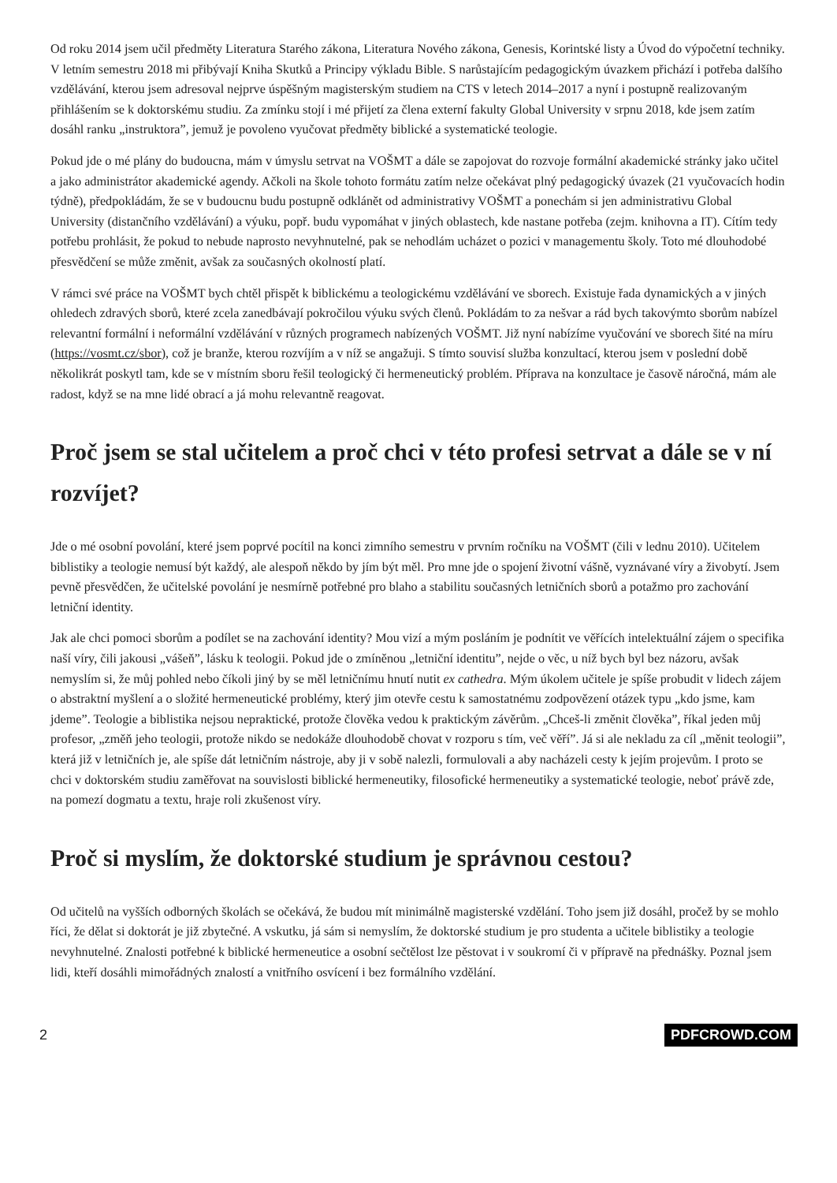Od roku 2014 jsem učil předměty Literatura Starého zákona, Literatura Nového zákona, Genesis, Korintské listy a Úvod do výpočetní techniky. V letním semestru 2018 mi přibývají Kniha Skutků a Principy výkladu Bible. S narůstajícím pedagogickým úvazkem přichází i potřeba dalšího vzdělávání, kterou jsem adresoval nejprve úspěšným magisterským studiem na CTS v letech 2014–2017 a nyní i postupně realizovaným přihlášením se k doktorskému studiu. Za zmínku stojí i mé přijetí za člena externí fakulty Global University v srpnu 2018, kde jsem zatím dosáhl ranku „instruktora”, jemuž je povoleno vyučovat předměty biblické a systematické teologie.
Pokud jde o mé plány do budoucna, mám v úmyslu setrvat na VOŠMT a dále se zapojovat do rozvoje formální akademické stránky jako učitel a jako administrátor akademické agendy. Ačkoli na škole tohoto formátu zatím nelze očekávat plný pedagogický úvazek (21 vyučovacích hodin týdně), předpokládám, že se v budoucnu budu postupně odklánět od administrativy VOŠMT a ponechám si jen administrativu Global University (distančního vzdělávání) a výuku, popř. budu vypomáhat v jiných oblastech, kde nastane potřeba (zejm. knihovna a IT). Cítím tedy potřebu prohlásit, že pokud to nebude naprosto nevyhnutelné, pak se nehodlám ucházet o pozici v managementu školy. Toto mé dlouhodobé přesvědčení se může změnit, avšak za současných okolností platí.
V rámci své práce na VOŠMT bych chtěl přispět k biblickému a teologickému vzdělávání ve sborech. Existuje řada dynamických a v jiných ohledech zdravých sborů, které zcela zanedbávají pokročilou výuku svých členů. Pokládám to za nešvar a rád bych takovýmto sborům nabízel relevantní formální i neformální vzdělávání v různých programech nabízených VOŠMT. Již nyní nabízíme vyučování ve sborech šité na míru (https://vosmt.cz/sbor), což je branže, kterou rozvíjím a v níž se angažuji. S tímto souvisí služba konzultací, kterou jsem v poslední době několikrát poskytl tam, kde se v místním sboru řešil teologický či hermeneutický problém. Příprava na konzultace je časově náročná, mám ale radost, když se na mne lidé obrací a já mohu relevantně reagovat.
Proč jsem se stal učitelem a proč chci v této profesi setrvat a dále se v ní rozvíjet?
Jde o mé osobní povolání, které jsem poprvé pocítil na konci zimního semestru v prvním ročníku na VOŠMT (čili v lednu 2010). Učitelem biblistiky a teologie nemusí být každý, ale alespoň někdo by jím být měl. Pro mne jde o spojení životní vášně, vyznávané víry a živobytí. Jsem pevně přesvědčen, že učitelské povolání je nesmírně potřebné pro blaho a stabilitu současných letničních sborů a potažmo pro zachování letniční identity.
Jak ale chci pomoci sborům a podílet se na zachování identity? Mou vizí a mým posláním je podnítit ve věřících intelektuální zájem o specifika naší víry, čili jakousi „vášeň”, lásku k teologii. Pokud jde o zmíněnou „letniční identitu”, nejde o věc, u níž bych byl bez názoru, avšak nemyslím si, že můj pohled nebo číkoli jiný by se měl letničnímu hnutí nutit ex cathedra. Mým úkolem učitele je spíše probudit v lidech zájem o abstraktní myšlení a o složité hermeneutické problémy, který jim otevře cestu k samostatnému zodpovězení otázek typu „kdo jsme, kam jdeme”. Teologie a biblistika nejsou nepraktické, protože člověka vedou k praktickým závěrům. „Chceš-li změnit člověka”, říkal jeden můj profesor, „změň jeho teologii, protože nikdo se nedokáže dlouhodobě chovat v rozporu s tím, več věří”. Já si ale nekladu za cíl „měnit teologii”, která již v letničních je, ale spíše dát letničním nástroje, aby ji v sobě nalezli, formulovali a aby nacházeli cesty k jejím projevům. I proto se chci v doktorském studiu zaměřovat na souvislosti biblické hermeneutiky, filosofické hermeneutiky a systematické teologie, neboť právě zde, na pomezí dogmatu a textu, hraje roli zkušenost víry.
Proč si myslím, že doktorské studium je správnou cestou?
Od učitelů na vyšších odborných školách se očekává, že budou mít minimálně magisterské vzdělání. Toho jsem již dosáhl, pročež by se mohlo říci, že dělat si doktorát je již zbytečné. A vskutku, já sám si nemyslím, že doktorské studium je pro studenta a učitele biblistiky a teologie nevyhnutelné. Znalosti potřebné k biblické hermeneutice a osobní sečtělost lze pěstovat i v soukromí či v přípravě na přednášky. Poznal jsem lidi, kteří dosáhli mimořádných znalostí a vnitřního osvícení i bez formálního vzdělání.
2 PDFCROWD.COM